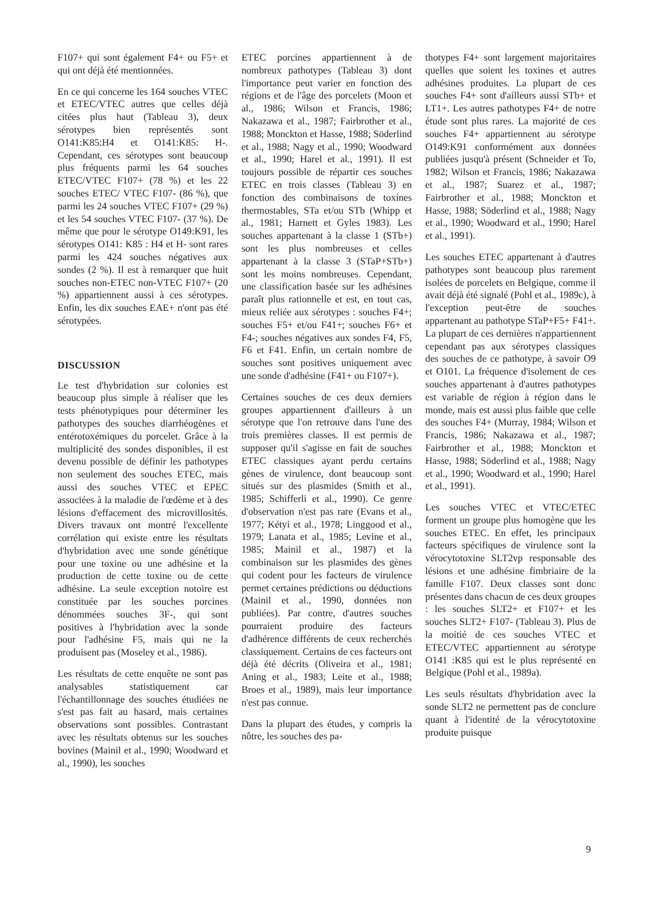F107+ qui sont également F4+ ou F5+ et qui ont déjà été mentionnées.
En ce qui concerne les 164 souches VTEC et ETEC/VTEC autres que celles déjà citées plus haut (Tableau 3), deux sérotypes bien représentés sont O141:K85:H4 et O141:K85: H-. Cependant, ces sérotypes sont beaucoup plus fréquents parmi les 64 souches ETEC/VTEC F107+ (78 %) et les 22 souches ETEC/ VTEC F107- (86 %), que parmi les 24 souches VTEC F107+ (29 %) et les 54 souches VTEC F107- (37 %). De même que pour le sérotype O149:K91, les sérotypes O141: K85 : H4 et H- sont rares parmi les 424 souches négatives aux sondes (2 %). Il est à remarquer que huit souches non-ETEC non-VTEC F107+ (20 %) appartiennent aussi à ces sérotypes. Enfin, les dix souches EAE+ n'ont pas été sérotypées.
DISCUSSION
Le test d'hybridation sur colonies est beaucoup plus simple à réaliser que les tests phénotypiques pour déterminer les pathotypes des souches diarrhéogènes et entérotoxémiques du porcelet. Grâce à la multiplicité des sondes disponibles, il est devenu possible de définir les pathotypes non seulement des souches ETEC, mais aussi des souches VTEC et EPEC associées à la maladie de l'œdème et à des lésions d'effacement des microvillosités. Divers travaux ont montré l'excellente corrélation qui existe entre les résultats d'hybridation avec une sonde génétique pour une toxine ou une adhésine et la production de cette toxine ou de cette adhésine. La seule exception notoire est constituée par les souches porcines dénommées souches 3F-, qui sont positives à l'hybridation avec la sonde pour l'adhésine F5, mais qui ne la produisent pas (Moseley et al., 1986).
Les résultats de cette enquête ne sont pas analysables statistiquement car l'échantillonnage des souches étudiées ne s'est pas fait au hasard, mais certaines observations sont possibles. Contrastant avec les résultats obtenus sur les souches bovines (Mainil et al., 1990; Woodward et al., 1990), les souches
ETEC porcines appartiennent à de nombreux pathotypes (Tableau 3) dont l'importance peut varier en fonction des régions et de l'âge des porcelets (Moon et al., 1986; Wilson et Francis, 1986; Nakazawa et al., 1987; Fairbrother et al., 1988; Monckton et Hasse, 1988; Söderlind et al., 1988; Nagy et al., 1990; Woodward et al., 1990; Harel et al., 1991). Il est toujours possible de répartir ces souches ETEC en trois classes (Tableau 3) en fonction des combinaisons de toxines thermostables, STa et/ou STb (Whipp et al., 1981; Harnett et Gyles 1983). Les souches appartenant à la classe 1 (STb+) sont les plus nombreuses et celles appartenant à la classe 3 (STaP+STb+) sont les moins nombreuses. Cependant, une classification basée sur les adhésines paraît plus rationnelle et est, en tout cas, mieux reliée aux sérotypes : souches F4+; souches F5+ et/ou F41+; souches F6+ et F4-; souches négatives aux sondes F4, F5, F6 et F41. Enfin, un certain nombre de souches sont positives uniquement avec une sonde d'adhésine (F41+ ou F107+).
Certaines souches de ces deux derniers groupes appartiennent d'ailleurs à un sérotype que l'on retrouve dans l'une des trois premières classes. Il est permis de supposer qu'il s'agisse en fait de souches ETEC classiques ayant perdu certains gènes de virulence, dont beaucoup sont situés sur des plasmides (Smith et al., 1985; Schifferli et al., 1990). Ce genre d'observation n'est pas rare (Evans et al., 1977; Kétyi et al., 1978; Linggood et al., 1979; Lanata et al., 1985; Levine et al., 1985; Mainil et al., 1987) et la combinaison sur les plasmides des gènes qui codent pour les facteurs de virulence permet certaines prédictions ou déductions (Mainil et al., 1990, données non publiées). Par contre, d'autres souches pourraient produire des facteurs d'adhérence différents de ceux recherchés classiquement. Certains de ces facteurs ont déjà été décrits (Oliveira et al., 1981; Aning et al., 1983; Leite et al., 1988; Broes et al., 1989), mais leur importance n'est pas connue.
Dans la plupart des études, y compris la nôtre, les souches des pa-
thotypes F4+ sont largement majoritaires quelles que soient les toxines et autres adhésines produites. La plupart de ces souches F4+ sont d'ailleurs aussi STb+ et LT1+. Les autres pathotypes F4+ de notre étude sont plus rares. La majorité de ces souches F4+ appartiennent au sérotype O149:K91 conformément aux données publiées jusqu'à présent (Schneider et To, 1982; Wilson et Francis, 1986; Nakazawa et al., 1987; Suarez et al., 1987; Fairbrother et al., 1988; Monckton et Hasse, 1988; Söderlind et al., 1988; Nagy et al., 1990; Woodward et al., 1990; Harel et al., 1991).
Les souches ETEC appartenant à d'autres pathotypes sont beaucoup plus rarement isolées de porcelets en Belgique, comme il avait déjà été signalé (Pohl et al., 1989c), à l'exception peut-être de souches appartenant au pathotype STaP+F5+ F41+. La plupart de ces dernières n'appartiennent cependant pas aux sérotypes classiques des souches de ce pathotype, à savoir O9 et O101. La fréquence d'isolement de ces souches appartenant à d'autres pathotypes est variable de région à région dans le monde, mais est aussi plus faible que celle des souches F4+ (Murray, 1984; Wilson et Francis, 1986; Nakazawa et al., 1987; Fairbrother et al., 1988; Monckton et Hasse, 1988; Söderlind et al., 1988; Nagy et al., 1990; Woodward et al., 1990; Harel et al., 1991).
Les souches VTEC et VTEC/ETEC forment un groupe plus homogène que les souches ETEC. En effet, les principaux facteurs spécifiques de virulence sont la vérocytotoxine SLT2vp responsable des lésions et une adhésine fimbriaire de la famille F107. Deux classes sont donc présentes dans chacun de ces deux groupes : les souches SLT2+ et F107+ et les souches SLT2+ F107- (Tableau 3). Plus de la moitié de ces souches VTEC et ETEC/VTEC appartiennent au sérotype O141 :K85 qui est le plus représenté en Belgique (Pohl et al., 1989a).
Les seuls résultats d'hybridation avec la sonde SLT2 ne permettent pas de conclure quant à l'identité de la vérocytotoxine produite puisque
9